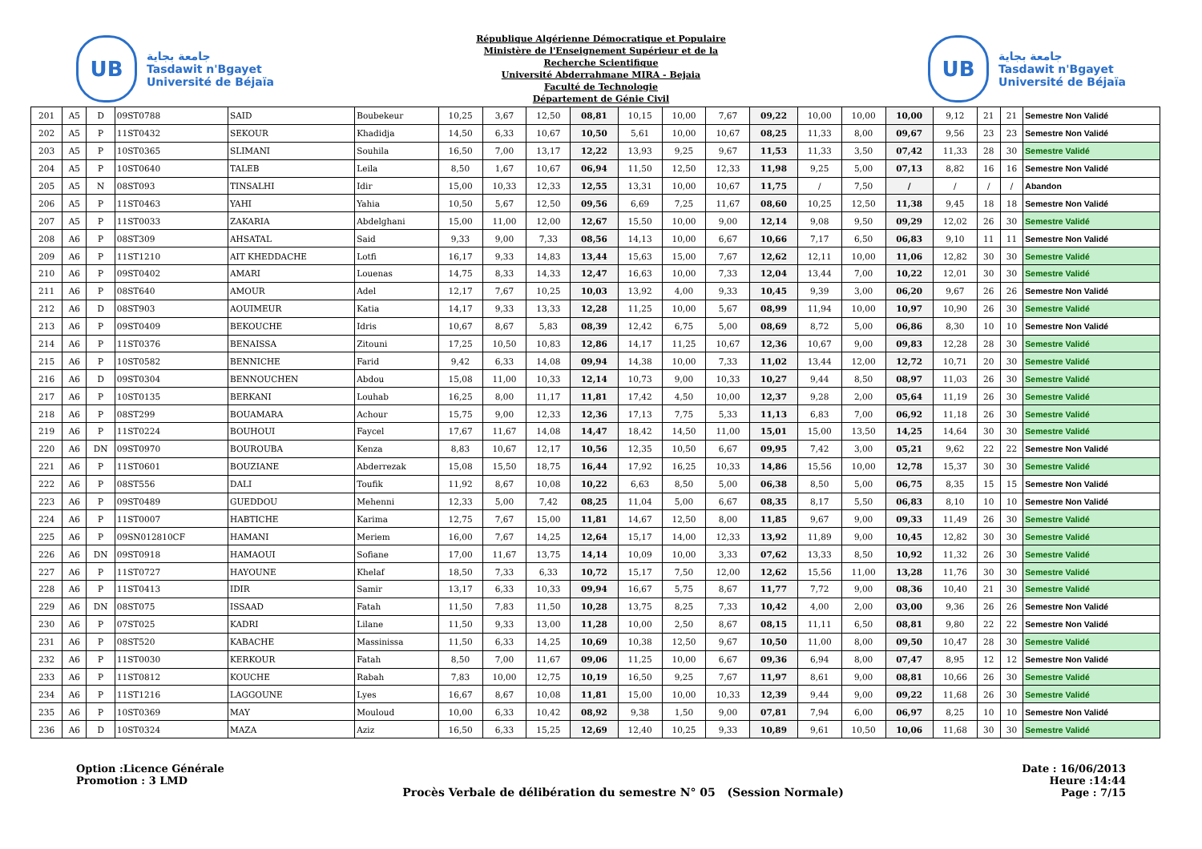UB
جامعة بجاية
Tasdawit n'Bgayet
Université de Béjaïa
République Algérienne Démocratique et Populaire
Ministère de l'Enseignement Supérieur et de la
Recherche Scientifique
Université Abderrahmane MIRA - Bejaia
Faculté de Technologie
Département de Génie Civil
UB
جامعة بجاية
Tasdawit n'Bgayet
Université de Béjaïa
| 201 | A5 | D | 09ST0788 | SAID | Boubekeur | 10,25 | 3,67 | 12,50 | 08,81 | 10,15 | 10,00 | 7,67 | 09,22 | 10,00 | 10,00 | 10,00 | 9,12 | 21 | 21 | Semestre Non Validé |
| 202 | A5 | P | 11ST0432 | SEKOUR | Khadidja | 14,50 | 6,33 | 10,67 | 10,50 | 5,61 | 10,00 | 10,67 | 08,25 | 11,33 | 8,00 | 09,67 | 9,56 | 23 | 23 | Semestre Non Validé |
| 203 | A5 | P | 10ST0365 | SLIMANI | Souhila | 16,50 | 7,00 | 13,17 | 12,22 | 13,93 | 9,25 | 9,67 | 11,53 | 11,33 | 3,50 | 07,42 | 11,33 | 28 | 30 | Semestre Validé |
| 204 | A5 | P | 10ST0640 | TALEB | Leila | 8,50 | 1,67 | 10,67 | 06,94 | 11,50 | 12,50 | 12,33 | 11,98 | 9,25 | 5,00 | 07,13 | 8,82 | 16 | 16 | Semestre Non Validé |
| 205 | A5 | N | 08ST093 | TINSALHI | Idir | 15,00 | 10,33 | 12,33 | 12,55 | 13,31 | 10,00 | 10,67 | 11,75 | / | 7,50 | / | / | / | / | Abandon |
| 206 | A5 | P | 11ST0463 | YAHI | Yahia | 10,50 | 5,67 | 12,50 | 09,56 | 6,69 | 7,25 | 11,67 | 08,60 | 10,25 | 12,50 | 11,38 | 9,45 | 18 | 18 | Semestre Non Validé |
| 207 | A5 | P | 11ST0033 | ZAKARIA | Abdelghani | 15,00 | 11,00 | 12,00 | 12,67 | 15,50 | 10,00 | 9,00 | 12,14 | 9,08 | 9,50 | 09,29 | 12,02 | 26 | 30 | Semestre Validé |
| 208 | A6 | P | 08ST309 | AHSATAL | Said | 9,33 | 9,00 | 7,33 | 08,56 | 14,13 | 10,00 | 6,67 | 10,66 | 7,17 | 6,50 | 06,83 | 9,10 | 11 | 11 | Semestre Non Validé |
| 209 | A6 | P | 11ST1210 | AIT KHEDDACHE | Lotfi | 16,17 | 9,33 | 14,83 | 13,44 | 15,63 | 15,00 | 7,67 | 12,62 | 12,11 | 10,00 | 11,06 | 12,82 | 30 | 30 | Semestre Validé |
| 210 | A6 | P | 09ST0402 | AMARI | Louenas | 14,75 | 8,33 | 14,33 | 12,47 | 16,63 | 10,00 | 7,33 | 12,04 | 13,44 | 7,00 | 10,22 | 12,01 | 30 | 30 | Semestre Validé |
| 211 | A6 | P | 08ST640 | AMOUR | Adel | 12,17 | 7,67 | 10,25 | 10,03 | 13,92 | 4,00 | 9,33 | 10,45 | 9,39 | 3,00 | 06,20 | 9,67 | 26 | 26 | Semestre Non Validé |
| 212 | A6 | D | 08ST903 | AOUIMEUR | Katia | 14,17 | 9,33 | 13,33 | 12,28 | 11,25 | 10,00 | 5,67 | 08,99 | 11,94 | 10,00 | 10,97 | 10,90 | 26 | 30 | Semestre Validé |
| 213 | A6 | P | 09ST0409 | BEKOUCHE | Idris | 10,67 | 8,67 | 5,83 | 08,39 | 12,42 | 6,75 | 5,00 | 08,69 | 8,72 | 5,00 | 06,86 | 8,30 | 10 | 10 | Semestre Non Validé |
| 214 | A6 | P | 11ST0376 | BENAISSA | Zitouni | 17,25 | 10,50 | 10,83 | 12,86 | 14,17 | 11,25 | 10,67 | 12,36 | 10,67 | 9,00 | 09,83 | 12,28 | 28 | 30 | Semestre Validé |
| 215 | A6 | P | 10ST0582 | BENNICHE | Farid | 9,42 | 6,33 | 14,08 | 09,94 | 14,38 | 10,00 | 7,33 | 11,02 | 13,44 | 12,00 | 12,72 | 10,71 | 20 | 30 | Semestre Validé |
| 216 | A6 | D | 09ST0304 | BENNOUCHEN | Abdou | 15,08 | 11,00 | 10,33 | 12,14 | 10,73 | 9,00 | 10,33 | 10,27 | 9,44 | 8,50 | 08,97 | 11,03 | 26 | 30 | Semestre Validé |
| 217 | A6 | P | 10ST0135 | BERKANI | Louhab | 16,25 | 8,00 | 11,17 | 11,81 | 17,42 | 4,50 | 10,00 | 12,37 | 9,28 | 2,00 | 05,64 | 11,19 | 26 | 30 | Semestre Validé |
| 218 | A6 | P | 08ST299 | BOUAMARA | Achour | 15,75 | 9,00 | 12,33 | 12,36 | 17,13 | 7,75 | 5,33 | 11,13 | 6,83 | 7,00 | 06,92 | 11,18 | 26 | 30 | Semestre Validé |
| 219 | A6 | P | 11ST0224 | BOUHOUI | Faycel | 17,67 | 11,67 | 14,08 | 14,47 | 18,42 | 14,50 | 11,00 | 15,01 | 15,00 | 13,50 | 14,25 | 14,64 | 30 | 30 | Semestre Validé |
| 220 | A6 | DN | 09ST0970 | BOUROUBA | Kenza | 8,83 | 10,67 | 12,17 | 10,56 | 12,35 | 10,50 | 6,67 | 09,95 | 7,42 | 3,00 | 05,21 | 9,62 | 22 | 22 | Semestre Non Validé |
| 221 | A6 | P | 11ST0601 | BOUZIANE | Abderrezak | 15,08 | 15,50 | 18,75 | 16,44 | 17,92 | 16,25 | 10,33 | 14,86 | 15,56 | 10,00 | 12,78 | 15,37 | 30 | 30 | Semestre Validé |
| 222 | A6 | P | 08ST556 | DALI | Toufik | 11,92 | 8,67 | 10,08 | 10,22 | 6,63 | 8,50 | 5,00 | 06,38 | 8,50 | 5,00 | 06,75 | 8,35 | 15 | 15 | Semestre Non Validé |
| 223 | A6 | P | 09ST0489 | GUEDDOU | Mehenni | 12,33 | 5,00 | 7,42 | 08,25 | 11,04 | 5,00 | 6,67 | 08,35 | 8,17 | 5,50 | 06,83 | 8,10 | 10 | 10 | Semestre Non Validé |
| 224 | A6 | P | 11ST0007 | HABTICHE | Karima | 12,75 | 7,67 | 15,00 | 11,81 | 14,67 | 12,50 | 8,00 | 11,85 | 9,67 | 9,00 | 09,33 | 11,49 | 26 | 30 | Semestre Validé |
| 225 | A6 | P | 09SN012810CF | HAMANI | Meriem | 16,00 | 7,67 | 14,25 | 12,64 | 15,17 | 14,00 | 12,33 | 13,92 | 11,89 | 9,00 | 10,45 | 12,82 | 30 | 30 | Semestre Validé |
| 226 | A6 | DN | 09ST0918 | HAMAOUI | Sofiane | 17,00 | 11,67 | 13,75 | 14,14 | 10,09 | 10,00 | 3,33 | 07,62 | 13,33 | 8,50 | 10,92 | 11,32 | 26 | 30 | Semestre Validé |
| 227 | A6 | P | 11ST0727 | HAYOUNE | Khelaf | 18,50 | 7,33 | 6,33 | 10,72 | 15,17 | 7,50 | 12,00 | 12,62 | 15,56 | 11,00 | 13,28 | 11,76 | 30 | 30 | Semestre Validé |
| 228 | A6 | P | 11ST0413 | IDIR | Samir | 13,17 | 6,33 | 10,33 | 09,94 | 16,67 | 5,75 | 8,67 | 11,77 | 7,72 | 9,00 | 08,36 | 10,40 | 21 | 30 | Semestre Validé |
| 229 | A6 | DN | 08ST075 | ISSAAD | Fatah | 11,50 | 7,83 | 11,50 | 10,28 | 13,75 | 8,25 | 7,33 | 10,42 | 4,00 | 2,00 | 03,00 | 9,36 | 26 | 26 | Semestre Non Validé |
| 230 | A6 | P | 07ST025 | KADRI | Lilane | 11,50 | 9,33 | 13,00 | 11,28 | 10,00 | 2,50 | 8,67 | 08,15 | 11,11 | 6,50 | 08,81 | 9,80 | 22 | 22 | Semestre Non Validé |
| 231 | A6 | P | 08ST520 | KABACHE | Massinissa | 11,50 | 6,33 | 14,25 | 10,69 | 10,38 | 12,50 | 9,67 | 10,50 | 11,00 | 8,00 | 09,50 | 10,47 | 28 | 30 | Semestre Validé |
| 232 | A6 | P | 11ST0030 | KERKOUR | Fatah | 8,50 | 7,00 | 11,67 | 09,06 | 11,25 | 10,00 | 6,67 | 09,36 | 6,94 | 8,00 | 07,47 | 8,95 | 12 | 12 | Semestre Non Validé |
| 233 | A6 | P | 11ST0812 | KOUCHE | Rabah | 7,83 | 10,00 | 12,75 | 10,19 | 16,50 | 9,25 | 7,67 | 11,97 | 8,61 | 9,00 | 08,81 | 10,66 | 26 | 30 | Semestre Validé |
| 234 | A6 | P | 11ST1216 | LAGGOUNE | Lyes | 16,67 | 8,67 | 10,08 | 11,81 | 15,00 | 10,00 | 10,33 | 12,39 | 9,44 | 9,00 | 09,22 | 11,68 | 26 | 30 | Semestre Validé |
| 235 | A6 | P | 10ST0369 | MAY | Mouloud | 10,00 | 6,33 | 10,42 | 08,92 | 9,38 | 1,50 | 9,00 | 07,81 | 7,94 | 6,00 | 06,97 | 8,25 | 10 | 10 | Semestre Non Validé |
| 236 | A6 | D | 10ST0324 | MAZA | Aziz | 16,50 | 6,33 | 15,25 | 12,69 | 12,40 | 10,25 | 9,33 | 10,89 | 9,61 | 10,50 | 10,06 | 11,68 | 30 | 30 | Semestre Validé |
Option :Licence Générale
Promotion : 3 LMD
Procès Verbale de délibération du semestre N° 05 (Session Normale)
Date : 16/06/2013
Heure :14:44
Page : 7/15